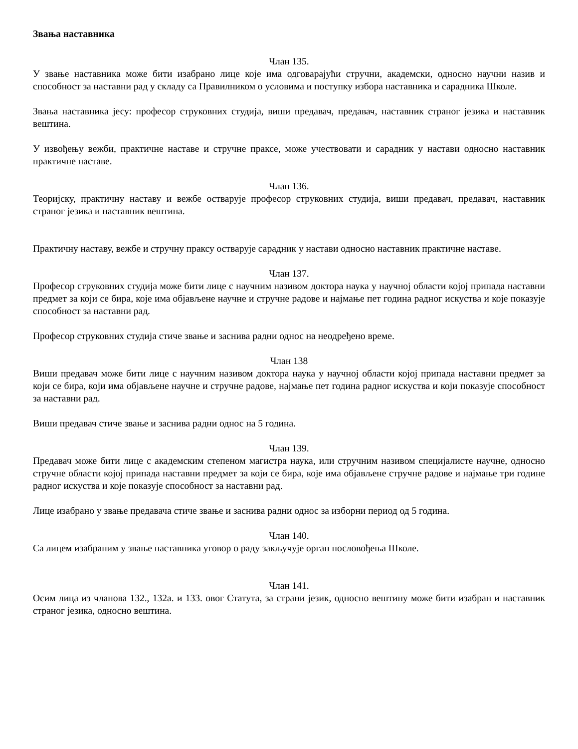Звања наставника
Члан 135.
У звање наставника може бити изабрано лице које има одговарајући стручни, академски, односно научни назив и способност за наставни рад у складу са Правилником о условима и поступку избора наставника и сарадника Школе.
Звања наставника јесу: професор струковних студија, виши предавач, предавач, наставник страног језика и наставник вештина.
У извођењу вежби, практичне наставе и стручне праксе, може учествовати и сарадник у настави односно наставник практичне наставе.
Члан 136.
Теоријску, практичну наставу и вежбе остварује професор струковних студија, виши предавач, предавач, наставник страног језика и наставник вештина.
Практичну наставу, вежбе и стручну праксу остварује сарадник у настави односно наставник практичне наставе.
Члан 137.
Професор струковних студија може бити лице с научним називом доктора наука у научној области којој припада наставни предмет за који се бира, које има објављене научне и стручне радове и најмање пет година радног искуства и које показује способност за наставни рад.
Професор струковних студија стиче звање и заснива радни однос на неодређено време.
Члан 138
Виши предавач може бити лице с научним називом доктора наука у научној области којој припада наставни предмет за који се бира, који има објављене научне и стручне радове, најмање пет година радног искуства и који показује способност за наставни рад.
Виши предавач стиче звање и заснива радни однос на 5 година.
Члан 139.
Предавач може бити лице с академским степеном магистра наука, или стручним називом специјалисте научне, односно стручне области којој припада наставни предмет за који се бира, које има објављене стручне радове и најмање три године радног искуства и које показује способност за наставни рад.
Лице изабрано у звање предавача стиче звање и заснива радни однос за изборни период од 5 година.
Члан 140.
Са лицем изабраним у звање наставника уговор о раду закључује орган пословођења Школе.
Члан 141.
Осим лица из чланова 132., 132а. и 133. овог Статута, за страни језик, односно вештину може бити изабран и наставник страног језика, односно вештина.